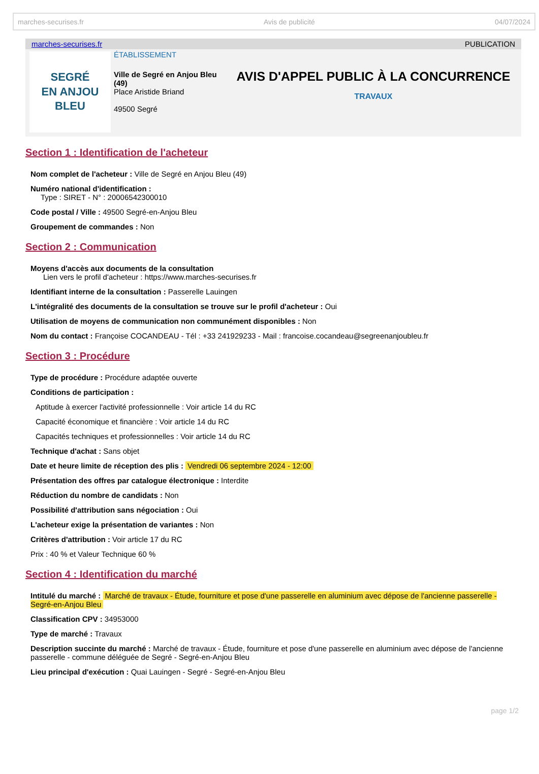marches-securises.fr Avis de publicité 04/07/2024
marches-securises.fr PUBLICATION
SEGRÉ
EN ANJOU
BLEU
ÉTABLISSEMENT
Ville de Segré en Anjou Bleu (49)
Place Aristide Briand
49500 Segré
AVIS D'APPEL PUBLIC À LA CONCURRENCE
TRAVAUX
Section 1 : Identification de l'acheteur
Nom complet de l'acheteur : Ville de Segré en Anjou Bleu (49)
Numéro national d'identification :
Type : SIRET - N° : 20006542300010
Code postal / Ville : 49500 Segré-en-Anjou Bleu
Groupement de commandes : Non
Section 2 : Communication
Moyens d'accès aux documents de la consultation
Lien vers le profil d'acheteur : https://www.marches-securises.fr
Identifiant interne de la consultation : Passerelle Lauingen
L'intégralité des documents de la consultation se trouve sur le profil d'acheteur : Oui
Utilisation de moyens de communication non communément disponibles : Non
Nom du contact : Françoise COCANDEAU - Tél : +33 241929233 - Mail : francoise.cocandeau@segreenanjoubleu.fr
Section 3 : Procédure
Type de procédure : Procédure adaptée ouverte
Conditions de participation :
Aptitude à exercer l'activité professionnelle : Voir article 14 du RC
Capacité économique et financière : Voir article 14 du RC
Capacités techniques et professionnelles : Voir article 14 du RC
Technique d'achat : Sans objet
Date et heure limite de réception des plis : Vendredi 06 septembre 2024 - 12:00
Présentation des offres par catalogue électronique : Interdite
Réduction du nombre de candidats : Non
Possibilité d'attribution sans négociation : Oui
L'acheteur exige la présentation de variantes : Non
Critères d'attribution : Voir article 17 du RC
Prix : 40 % et Valeur Technique 60 %
Section 4 : Identification du marché
Intitulé du marché : Marché de travaux - Étude, fourniture et pose d'une passerelle en aluminium avec dépose de l'ancienne passerelle - Segré-en-Anjou Bleu
Classification CPV : 34953000
Type de marché : Travaux
Description succinte du marché : Marché de travaux - Étude, fourniture et pose d'une passerelle en aluminium avec dépose de l'ancienne passerelle - commune déléguée de Segré - Segré-en-Anjou Bleu
Lieu principal d'exécution : Quai Lauingen - Segré - Segré-en-Anjou Bleu
page 1/2